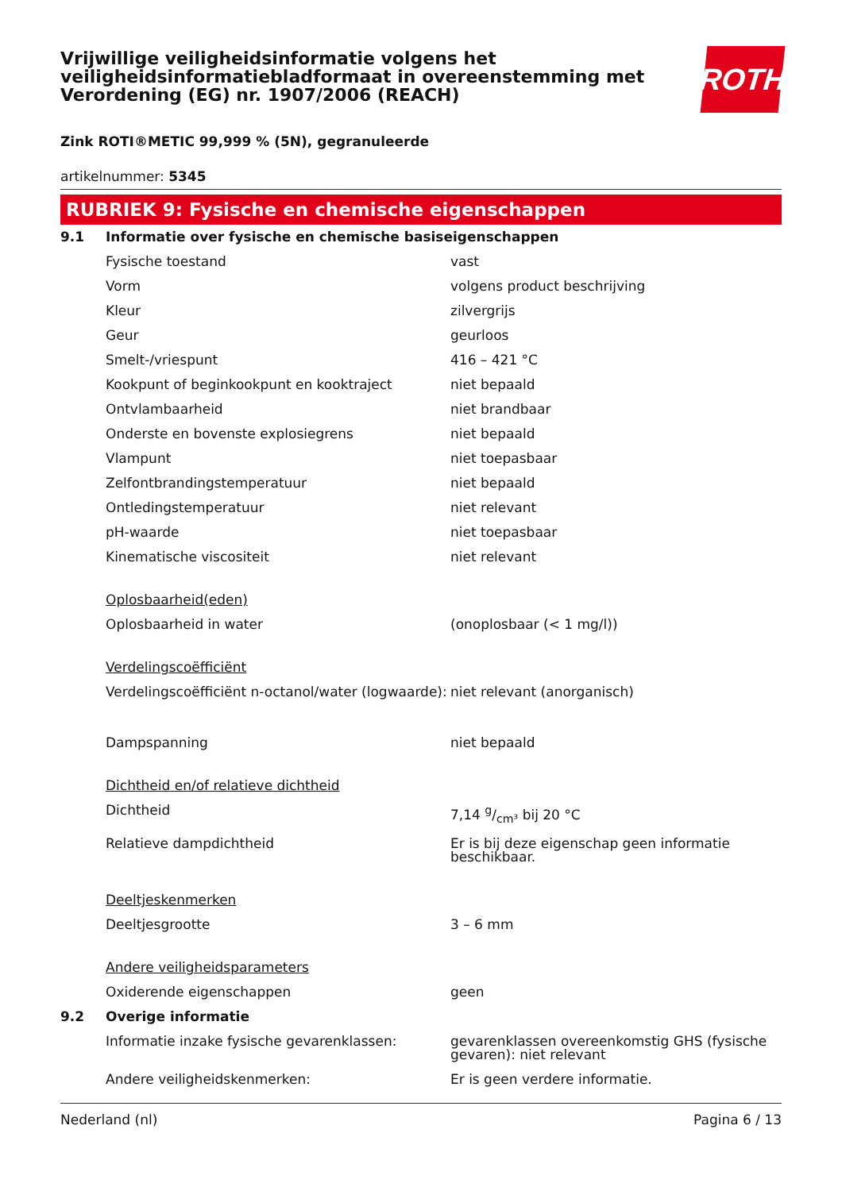Vrijwillige veiligheidsinformatie volgens het veiligheidsinformatiebladformaat in overeenstemming met Verordening (EG) nr. 1907/2006 (REACH)
ROTH
Zink ROTI®METIC 99,999 % (5N), gegranuleerde
artikelnummer: 5345
RUBRIEK 9: Fysische en chemische eigenschappen
| 9.1 | Informatie over fysische en chemische basiseigenschappen | |
| | Fysische toestand | vast |
| | Vorm | volgens product beschrijving |
| | Kleur | zilvergrijs |
| | Geur | geurloos |
| | Smelt-/vriespunt | 416 – 421 °C |
| | Kookpunt of beginkookpunt en kooktraject | niet bepaald |
| | Ontvlambaarheid | niet brandbaar |
| | Onderste en bovenste explosiegrens | niet bepaald |
| | Vlampunt | niet toepasbaar |
| | Zelfontbrandingstemperatuur | niet bepaald |
| | Ontledingstemperatuur | niet relevant |
| | pH-waarde | niet toepasbaar |
| | Kinematische viscositeit | niet relevant |
| | Oplosbaarheid(eden) | |
| | Oplosbaarheid in water | (onoplosbaar (< 1 mg/l)) |
| | Verdelingscoëfficiënt | |
| | Verdelingscoëfficiënt n-octanol/water (logwaarde): | niet relevant (anorganisch) |
| | Dampspanning | niet bepaald |
| | Dichtheid en/of relatieve dichtheid | |
| | Dichtheid | 7,14 g/cm³ bij 20 °C |
| | Relatieve dampdichtheid | Er is bij deze eigenschap geen informatie beschikbaar. |
| | Deeltjeskenmerken | |
| | Deeltjesgrootte | 3 – 6 mm |
| | Andere veiligheidsparameters | |
| | Oxiderende eigenschappen | geen |
| 9.2 | Overige informatie | |
| | Informatie inzake fysische gevarenklassen: | gevarenklassen overeenkomstig GHS (fysische gevaren): niet relevant |
| | Andere veiligheidskenmerken: | Er is geen verdere informatie. |
Nederland (nl) Pagina 6 / 13